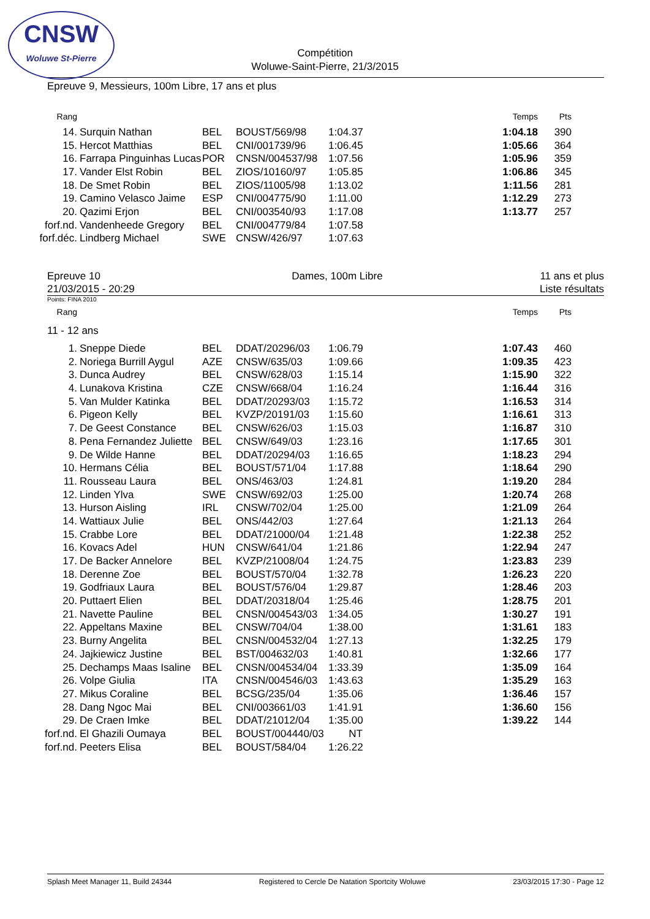CNSW
Woluwe St-Pierre
Compétition
Woluwe-Saint-Pierre, 21/3/2015
Epreuve 9, Messieurs, 100m Libre, 17 ans et plus
| Rang | | | | | | Temps | Pts |
| 14. | Surquin Nathan | BEL | BOUST/569/98 | 1:04.37 | | 1:04.18 | 390 |
| 15. | Hercot Matthias | BEL | CNI/001739/96 | 1:06.45 | | 1:05.66 | 364 |
| 16. | Farrapa Pinguinhas Lucas | POR | CNSN/004537/98 | 1:07.56 | | 1:05.96 | 359 |
| 17. | Vander Elst Robin | BEL | ZIOS/10160/97 | 1:05.85 | | 1:06.86 | 345 |
| 18. | De Smet Robin | BEL | ZIOS/11005/98 | 1:13.02 | | 1:11.56 | 281 |
| 19. | Camino Velasco Jaime | ESP | CNI/004775/90 | 1:11.00 | | 1:12.29 | 273 |
| 20. | Qazimi Erjon | BEL | CNI/003540/93 | 1:17.08 | | 1:13.77 | 257 |
| forf.nd. | Vandenheede Gregory | BEL | CNI/004779/84 | 1:07.58 | | | |
| forf.déc. | Lindberg Michael | SWE | CNSW/426/97 | 1:07.63 | | | |
Epreuve 10
21/03/2015 - 20:29
Dames, 100m Libre 11 ans et plus
Liste résultats
Points: FINA 2010
| Rang | | | | | | Temps | Pts |
11 - 12 ans
| 1. | Sneppe Diede | BEL | DDAT/20296/03 | 1:06.79 | | 1:07.43 | 460 |
| 2. | Noriega Burrill Aygul | AZE | CNSW/635/03 | 1:09.66 | | 1:09.35 | 423 |
| 3. | Dunca Audrey | BEL | CNSW/628/03 | 1:15.14 | | 1:15.90 | 322 |
| 4. | Lunakova Kristina | CZE | CNSW/668/04 | 1:16.24 | | 1:16.44 | 316 |
| 5. | Van Mulder Katinka | BEL | DDAT/20293/03 | 1:15.72 | | 1:16.53 | 314 |
| 6. | Pigeon Kelly | BEL | KVZP/20191/03 | 1:15.60 | | 1:16.61 | 313 |
| 7. | De Geest Constance | BEL | CNSW/626/03 | 1:15.03 | | 1:16.87 | 310 |
| 8. | Pena Fernandez Juliette | BEL | CNSW/649/03 | 1:23.16 | | 1:17.65 | 301 |
| 9. | De Wilde Hanne | BEL | DDAT/20294/03 | 1:16.65 | | 1:18.23 | 294 |
| 10. | Hermans Célia | BEL | BOUST/571/04 | 1:17.88 | | 1:18.64 | 290 |
| 11. | Rousseau Laura | BEL | ONS/463/03 | 1:24.81 | | 1:19.20 | 284 |
| 12. | Linden Ylva | SWE | CNSW/692/03 | 1:25.00 | | 1:20.74 | 268 |
| 13. | Hurson Aisling | IRL | CNSW/702/04 | 1:25.00 | | 1:21.09 | 264 |
| 14. | Wattiaux Julie | BEL | ONS/442/03 | 1:27.64 | | 1:21.13 | 264 |
| 15. | Crabbe Lore | BEL | DDAT/21000/04 | 1:21.48 | | 1:22.38 | 252 |
| 16. | Kovacs Adel | HUN | CNSW/641/04 | 1:21.86 | | 1:22.94 | 247 |
| 17. | De Backer Annelore | BEL | KVZP/21008/04 | 1:24.75 | | 1:23.83 | 239 |
| 18. | Derenne Zoe | BEL | BOUST/570/04 | 1:32.78 | | 1:26.23 | 220 |
| 19. | Godfriaux Laura | BEL | BOUST/576/04 | 1:29.87 | | 1:28.46 | 203 |
| 20. | Puttaert Elien | BEL | DDAT/20318/04 | 1:25.46 | | 1:28.75 | 201 |
| 21. | Navette Pauline | BEL | CNSN/004543/03 | 1:34.05 | | 1:30.27 | 191 |
| 22. | Appeltans Maxine | BEL | CNSW/704/04 | 1:38.00 | | 1:31.61 | 183 |
| 23. | Burny Angelita | BEL | CNSN/004532/04 | 1:27.13 | | 1:32.25 | 179 |
| 24. | Jajkiewicz Justine | BEL | BST/004632/03 | 1:40.81 | | 1:32.66 | 177 |
| 25. | Dechamps Maas Isaline | BEL | CNSN/004534/04 | 1:33.39 | | 1:35.09 | 164 |
| 26. | Volpe Giulia | ITA | CNSN/004546/03 | 1:43.63 | | 1:35.29 | 163 |
| 27. | Mikus Coraline | BEL | BCSG/235/04 | 1:35.06 | | 1:36.46 | 157 |
| 28. | Dang Ngoc Mai | BEL | CNI/003661/03 | 1:41.91 | | 1:36.60 | 156 |
| 29. | De Craen Imke | BEL | DDAT/21012/04 | 1:35.00 | | 1:39.22 | 144 |
| forf.nd. | El Ghazili Oumaya | BEL | BOUST/004440/03 | NT | | | |
| forf.nd. | Peeters Elisa | BEL | BOUST/584/04 | 1:26.22 | | | |
Splash Meet Manager 11, Build 24344 Registered to Cercle De Natation Sportcity Woluwe 23/03/2015 17:30 - Page 12